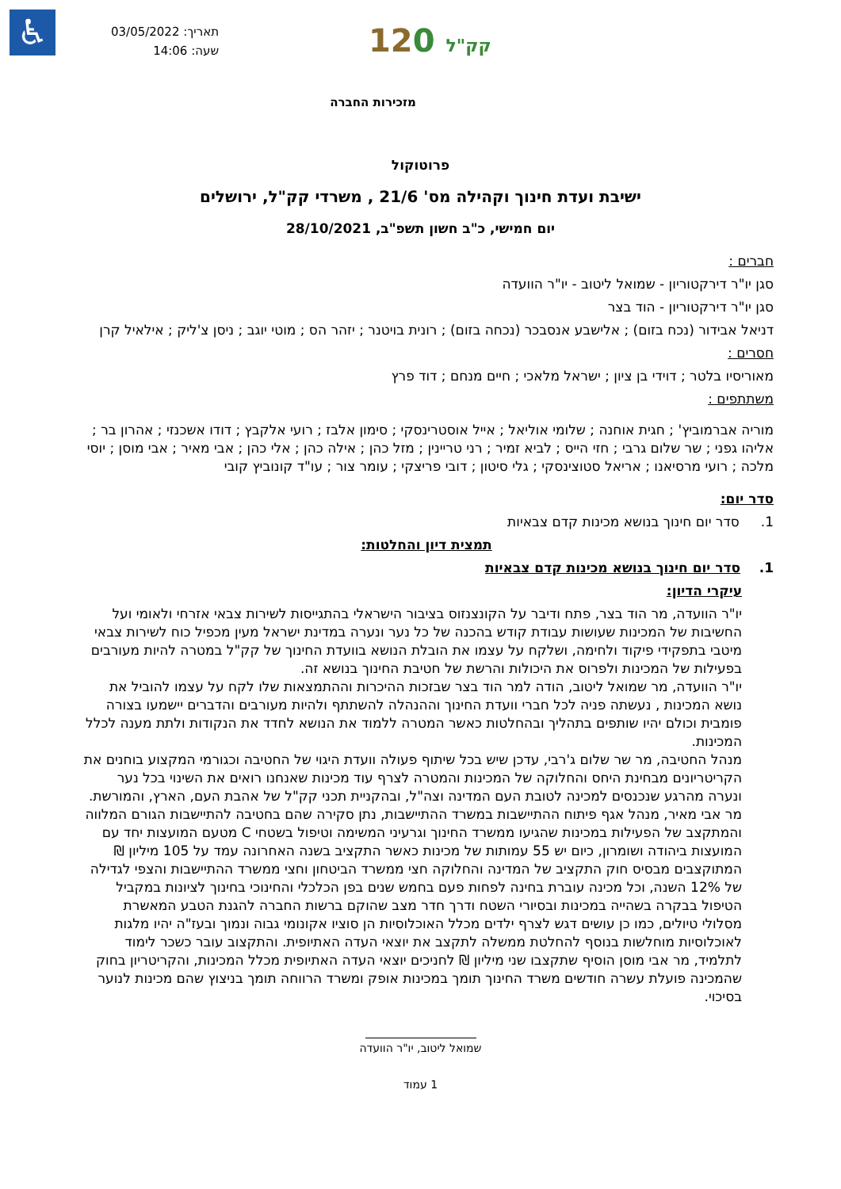♿
תאריך: 03/05/2022
שעה: 14:06
120 קק"ל
מזכירות החברה
פרוטוקול
ישיבת ועדת חינוך וקהילה מס' 21/6 , משרדי קק"ל, ירושלים
יום חמישי, כ"ב חשון תשפ"ב, 28/10/2021
חברים :
סגן יו"ר דירקטוריון - שמואל ליטוב - יו"ר הוועדה
סגן יו"ר דירקטוריון - הוד בצר
דניאל אבידור (נכח בזום) ; אלישבע אנסבכר (נכחה בזום) ; רונית בויטנר ; יזהר הס ; מוטי יוגב ; ניסן צ'ליק ; אילאיל קרן
חסרים :
מאוריסיו בלטר ; דוידי בן ציון ; ישראל מלאכי ; חיים מנחם ; דוד פרץ
משתתפים :
מוריה אברמוביץ' ; חגית אוחנה ; שלומי אוליאל ; אייל אוסטרינסקי ; סימון אלבז ; רועי אלקבץ ; דודו אשכנזי ; אהרון בר ; אליהו גפני ; שר שלום גרבי ; חזי הייס ; לביא זמיר ; רני טריינין ; מזל כהן ; אילה כהן ; אלי כהן ; אבי מאיר ; אבי מוסן ; יוסי מלכה ; רועי מרסיאנו ; אריאל סטוצינסקי ; גלי סיטון ; דובי פריצקי ; עומר צור ; עו"ד קונוביץ קובי
סדר יום:
1. סדר יום חינוך בנושא מכינות קדם צבאיות
תמצית דיון והחלטות:
1. סדר יום חינוך בנושא מכינות קדם צבאיות
עיקרי הדיון:
יו"ר הוועדה, מר הוד בצר, פתח ודיבר על הקונצנזוס בציבור הישראלי בהתגייסות לשירות צבאי אזרחי ולאומי ועל החשיבות של המכינות שעושות עבודת קודש בהכנה של כל נער ונערה במדינת ישראל מעין מכפיל כוח לשירות צבאי מיטבי בתפקידי פיקוד ולחימה, ושלקח על עצמו את הובלת הנושא בוועדת החינוך של קק"ל במטרה להיות מעורבים בפעילות של המכינות ולפרוס את היכולות והרשת של חטיבת החינוך בנושא זה.
יו"ר הוועדה, מר שמואל ליטוב, הודה למר הוד בצר שבזכות ההיכרות וההתמצאות שלו לקח על עצמו להוביל את נושא המכינות , נעשתה פניה לכל חברי וועדת החינוך וההנהלה להשתתף ולהיות מעורבים והדברים יישמעו בצורה פומבית וכולם יהיו שותפים בתהליך ובהחלטות כאשר המטרה ללמוד את הנושא לחדד את הנקודות ולתת מענה לכלל המכינות.
מנהל החטיבה, מר שר שלום ג'רבי, עדכן שיש בכל שיתוף פעולה וועדת היגוי של החטיבה וכגורמי המקצוע בוחנים את הקריטריונים מבחינת היחס והחלוקה של המכינות והמטרה לצרף עוד מכינות שאנחנו רואים את השינוי בכל נער ונערה מהרגע שנכנסים למכינה לטובת העם המדינה וצה"ל, ובהקניית תכני קק"ל של אהבת העם, הארץ, והמורשת.
מר אבי מאיר, מנהל אגף פיתוח ההתיישבות במשרד ההתיישבות, נתן סקירה שהם בחטיבה להתיישבות הגורם המלווה והמתקצב של הפעילות במכינות שהגיעו ממשרד החינוך וגרעיני המשימה וטיפול בשטחי C מטעם המועצות יחד עם המועצות ביהודה ושומרון, כיום יש 55 עמותות של מכינות כאשר התקציב בשנה האחרונה עמד על 105 מיליון ₪ המתוקצבים מבסיס חוק התקציב של המדינה והחלוקה חצי ממשרד הביטחון וחצי ממשרד ההתיישבות והצפי לגדילה של 12% השנה, וכל מכינה עוברת בחינה לפחות פעם בחמש שנים בפן הכלכלי והחינוכי בחינוך לציונות במקביל הטיפול בבקרה בשהייה במכינות ובסיורי השטח ודרך חדר מצב שהוקם ברשות החברה להגנת הטבע המאשרת מסלולי טיולים, כמו כן עושים דגש לצרף ילדים מכלל האוכלוסיות הן סוציו אקונומי גבוה ונמוך ובעז"ה יהיו מלגות לאוכלוסיות מוחלשות בנוסף להחלטת ממשלה לתקצב את יוצאי העדה האתיופית. והתקצוב עובר כשכר לימוד לתלמיד, מר אבי מוסן הוסיף שתקצבו שני מיליון ₪ לחניכים יוצאי העדה האתיופית מכלל המכינות, והקריטריון בחוק שהמכינה פועלת עשרה חודשים משרד החינוך תומך במכינות אופק ומשרד הרווחה תומך בניצוץ שהם מכינות לנוער בסיכוי.
שמואל ליטוב, יו"ר הוועדה
1 עמוד